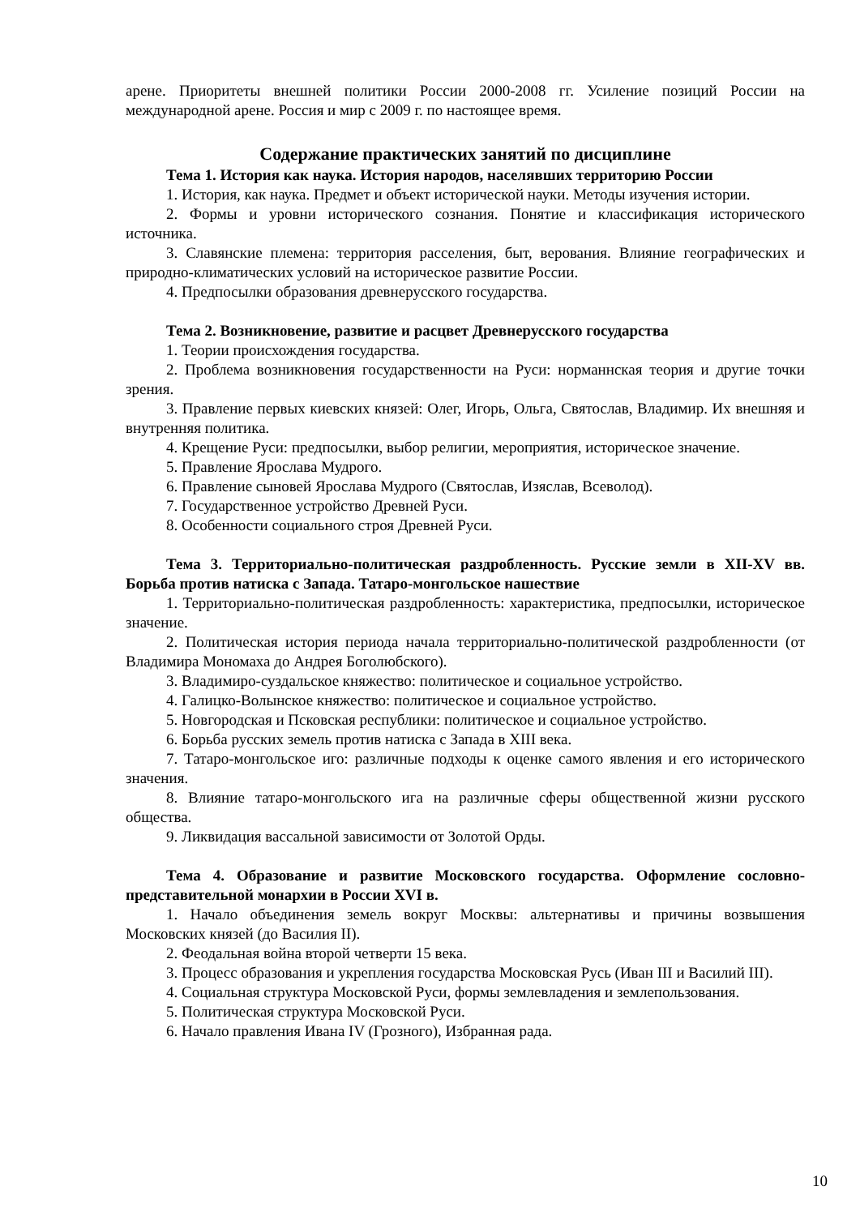арене. Приоритеты внешней политики России 2000-2008 гг. Усиление позиций России на международной арене. Россия и мир с 2009 г. по настоящее время.
Содержание практических занятий по дисциплине
Тема 1. История как наука. История народов, населявших территорию России
1. История, как наука. Предмет и объект исторической науки. Методы изучения истории.
2. Формы и уровни исторического сознания. Понятие и классификация исторического источника.
3. Славянские племена: территория расселения, быт, верования. Влияние географических и природно-климатических условий на историческое развитие России.
4. Предпосылки образования древнерусского государства.
Тема 2. Возникновение, развитие и расцвет Древнерусского государства
1. Теории происхождения государства.
2. Проблема возникновения государственности на Руси: норманнская теория и другие точки зрения.
3. Правление первых киевских князей: Олег, Игорь, Ольга, Святослав, Владимир. Их внешняя и внутренняя политика.
4. Крещение Руси: предпосылки, выбор религии, мероприятия, историческое значение.
5. Правление Ярослава Мудрого.
6. Правление сыновей Ярослава Мудрого (Святослав, Изяслав, Всеволод).
7. Государственное устройство Древней Руси.
8. Особенности социального строя Древней Руси.
Тема 3. Территориально-политическая раздробленность. Русские земли в XII-XV вв. Борьба против натиска с Запада. Татаро-монгольское нашествие
1. Территориально-политическая раздробленность: характеристика, предпосылки, историческое значение.
2. Политическая история периода начала территориально-политической раздробленности (от Владимира Мономаха до Андрея Боголюбского).
3. Владимиро-суздальское княжество: политическое и социальное устройство.
4. Галицко-Волынское княжество: политическое и социальное устройство.
5. Новгородская и Псковская республики: политическое и социальное устройство.
6. Борьба русских земель против натиска с Запада в XIII века.
7. Татаро-монгольское иго: различные подходы к оценке самого явления и его исторического значения.
8. Влияние татаро-монгольского ига на различные сферы общественной жизни русского общества.
9. Ликвидация вассальной зависимости от Золотой Орды.
Тема 4. Образование и развитие Московского государства. Оформление сословно-представительной монархии в России XVI в.
1. Начало объединения земель вокруг Москвы: альтернативы и причины возвышения Московских князей (до Василия II).
2. Феодальная война второй четверти 15 века.
3. Процесс образования и укрепления государства Московская Русь (Иван III и Василий III).
4. Социальная структура Московской Руси, формы землевладения и землепользования.
5. Политическая структура Московской Руси.
6. Начало правления Ивана IV (Грозного), Избранная рада.
10